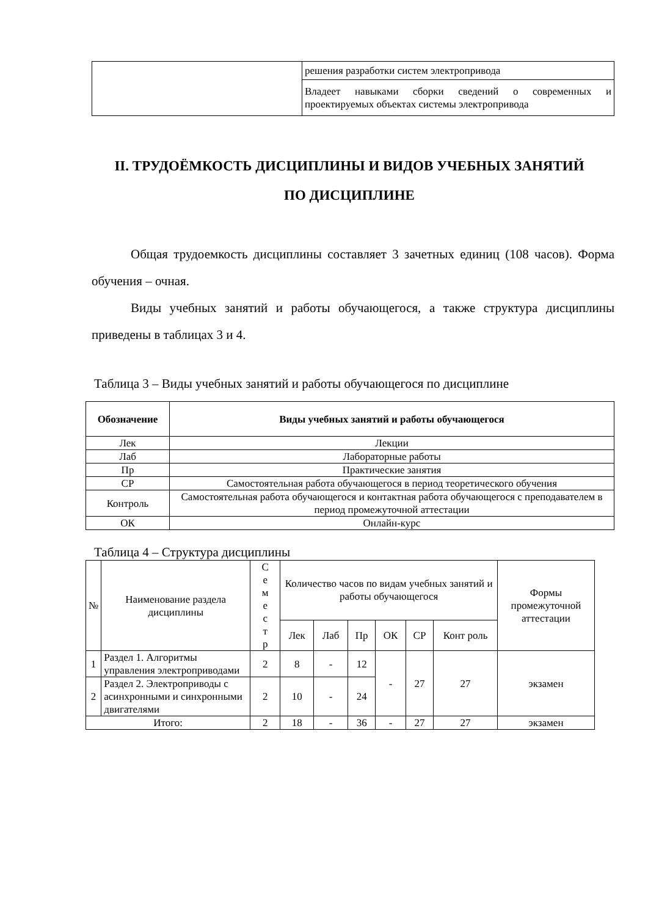| | решения разработки систем электропривода |
| | Владеет навыками сборки сведений о современных и проектируемых объектах системы электропривода |
II. ТРУДОЁМКОСТЬ ДИСЦИПЛИНЫ И ВИДОВ УЧЕБНЫХ ЗАНЯТИЙ
ПО ДИСЦИПЛИНЕ
Общая трудоемкость дисциплины составляет 3 зачетных единиц (108 часов). Форма обучения – очная.
Виды учебных занятий и работы обучающегося, а также структура дисциплины приведены в таблицах 3 и 4.
Таблица 3 – Виды учебных занятий и работы обучающегося по дисциплине
| Обозначение | Виды учебных занятий и работы обучающегося |
| --- | --- |
| Лек | Лекции |
| Лаб | Лабораторные работы |
| Пр | Практические занятия |
| СР | Самостоятельная работа обучающегося в период теоретического обучения |
| Контроль | Самостоятельная работа обучающегося и контактная работа обучающегося с преподавателем в период промежуточной аттестации |
| ОК | Онлайн-курс |
Таблица 4 – Структура дисциплины
| № | Наименование раздела дисциплины | С е м е с т р | Количество часов по видам учебных занятий и работы обучающегося | | | | | | Формы промежуточной аттестации |
| | | | Лек | Лаб | Пр | ОК | СР | Конт роль | |
| 1 | Раздел 1. Алгоритмы управления электроприводами | 2 | 8 | - | 12 | - | 27 | 27 | экзамен |
| 2 | Раздел 2. Электроприводы с асинхронными и синхронными двигателями | 2 | 10 | - | 24 | | | | |
| Итого: | | 2 | 18 | - | 36 | - | 27 | 27 | экзамен |